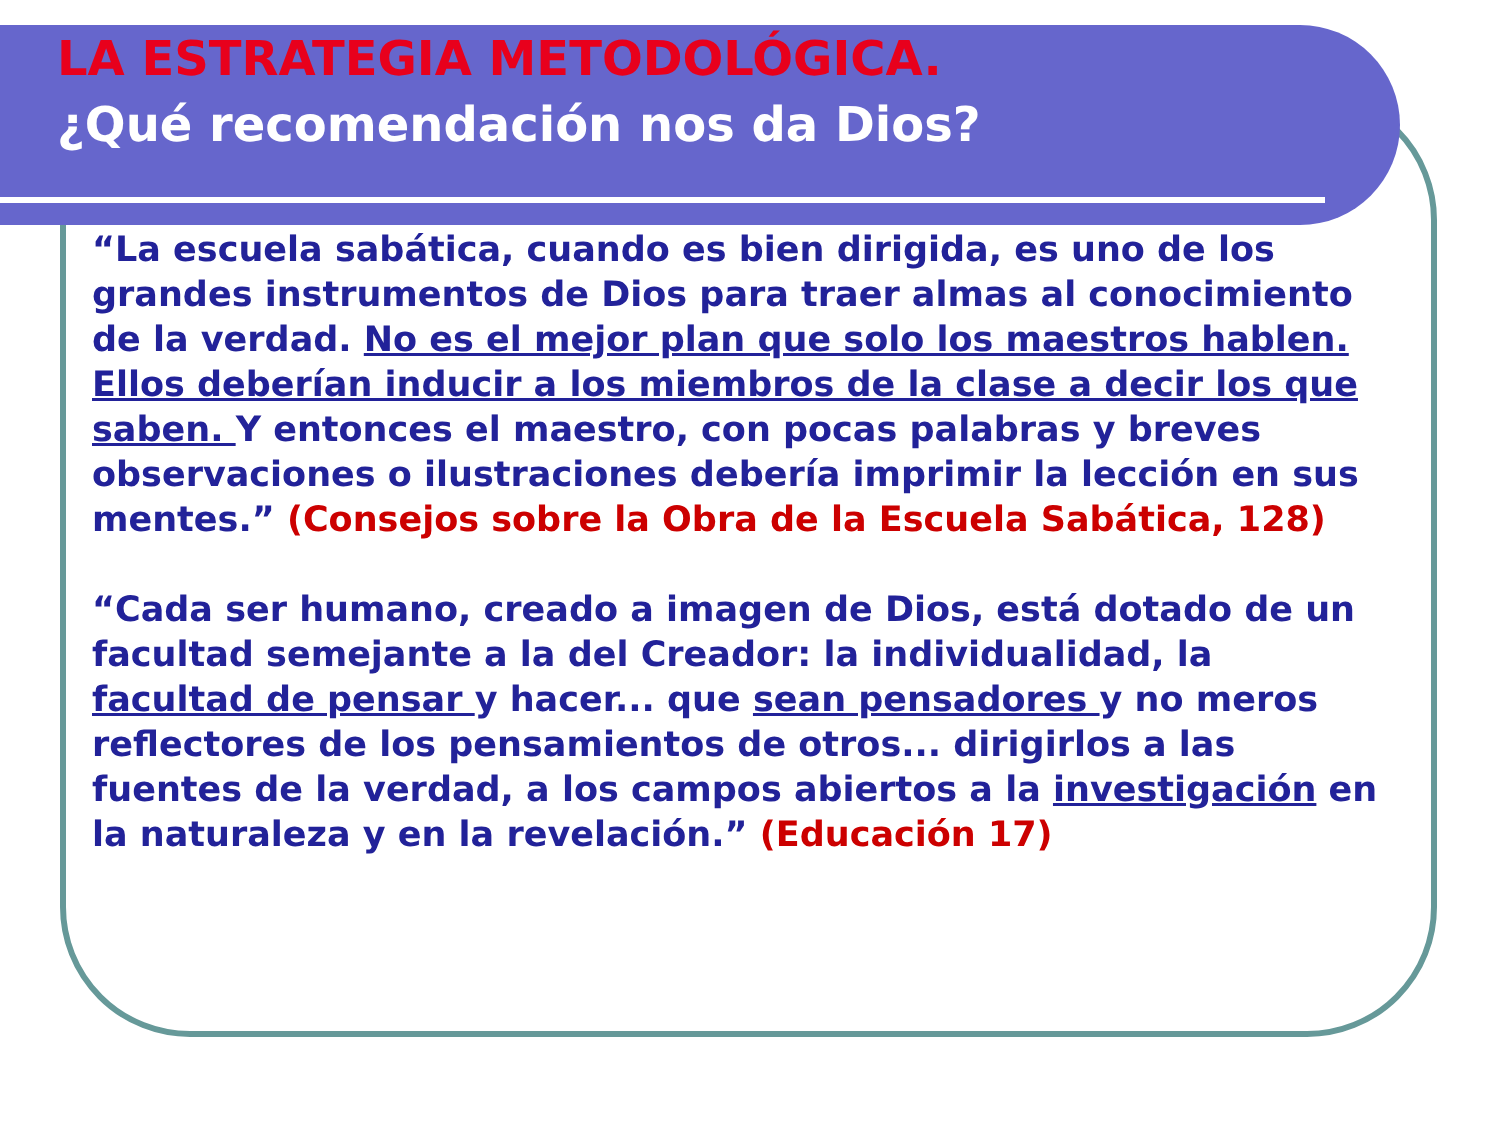LA ESTRATEGIA METODOLÓGICA.
¿Qué recomendación nos da Dios?
“La escuela sabática, cuando es bien dirigida, es uno de los grandes instrumentos de Dios para traer almas al conocimiento de la verdad. No es el mejor plan que solo los maestros hablen. Ellos deberían inducir a los miembros de la clase a decir los que saben. Y entonces el maestro, con pocas palabras y breves observaciones o ilustraciones debería imprimir la lección en sus mentes.” (Consejos sobre la Obra de la Escuela Sabática, 128)
“Cada ser humano, creado a imagen de Dios, está dotado de un facultad semejante a la del Creador: la individualidad, la facultad de pensar y hacer... que sean pensadores y no meros reflectores de los pensamientos de otros... dirigirlos a las fuentes de la verdad, a los campos abiertos a la investigación en la naturaleza y en la revelación.” (Educación 17)